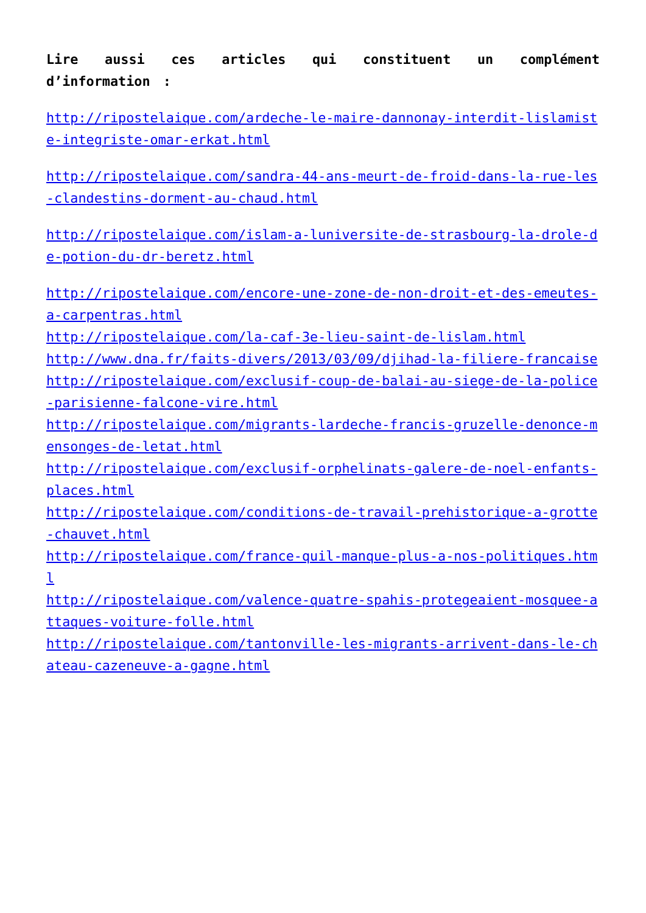Lire aussi ces articles qui constituent un complément d’information :
http://ripostelaique.com/ardeche-le-maire-dannonay-interdit-lislamiste-integriste-omar-erkat.html
http://ripostelaique.com/sandra-44-ans-meurt-de-froid-dans-la-rue-les-clandestins-dorment-au-chaud.html
http://ripostelaique.com/islam-a-luniversite-de-strasbourg-la-drole-de-potion-du-dr-beretz.html
http://ripostelaique.com/encore-une-zone-de-non-droit-et-des-emeutes-a-carpentras.html
http://ripostelaique.com/la-caf-3e-lieu-saint-de-lislam.html
http://www.dna.fr/faits-divers/2013/03/09/djihad-la-filiere-francaise
http://ripostelaique.com/exclusif-coup-de-balai-au-siege-de-la-police-parisienne-falcone-vire.html
http://ripostelaique.com/migrants-lardeche-francis-gruzelle-denonce-mensonges-de-letat.html
http://ripostelaique.com/exclusif-orphelinats-galere-de-noel-enfants-places.html
http://ripostelaique.com/conditions-de-travail-prehistorique-a-grotte-chauvet.html
http://ripostelaique.com/france-quil-manque-plus-a-nos-politiques.html
http://ripostelaique.com/valence-quatre-spahis-protegeaient-mosquee-attaques-voiture-folle.html
http://ripostelaique.com/tantonville-les-migrants-arrivent-dans-le-chateau-cazeneuve-a-gagne.html